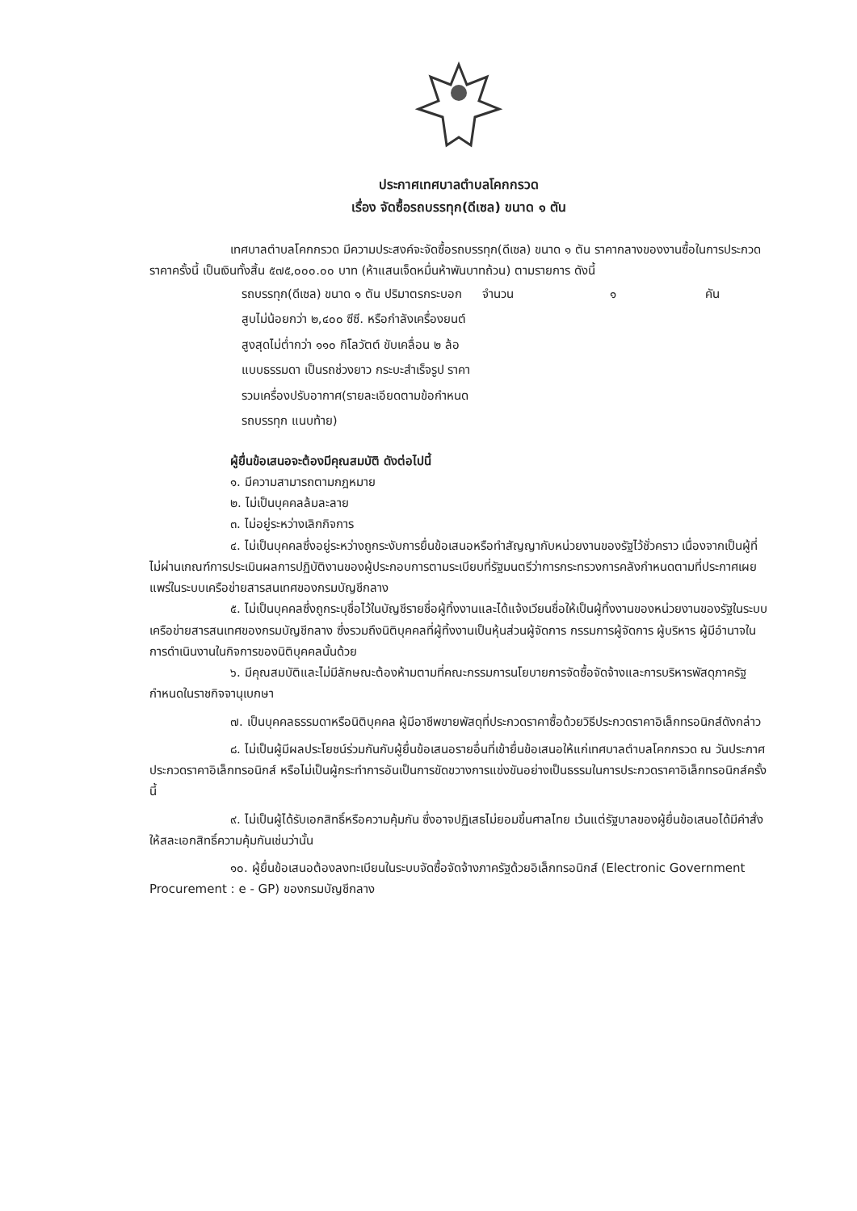ประกาศเทศบาลตำบลโคกกรวด
เรื่อง จัดซื้อรถบรรทุก(ดีเซล) ขนาด ๑ ตัน
เทศบาลตำบลโคกกรวด มีความประสงค์จะจัดซื้อรถบรรทุก(ดีเซล) ขนาด ๑ ตัน ราคากลางของงานซื้อในการประกวดราคาครั้งนี้ เป็นเงินทั้งสิ้น ๕๗๕,๐๐๐.๐๐ บาท (ห้าแสนเจ็ดหมื่นห้าพันบาทถ้วน) ตามรายการ ดังนี้
| รถบรรทุก(ดีเซล) ขนาด ๑ ตัน ปริมาตรกระบอกสูบไม่น้อยกว่า ๒,๔๐๐ ซีซี. หรือกำลังเครื่องยนต์สูงสุดไม่ต่ำกว่า ๑๑๐ กิโลวัตต์ ขับเคลื่อน ๒ ล้อ แบบธรรมดา เป็นรถช่วงยาว กระบะสำเร็จรูป ราคารวมเครื่องปรับอากาศ(รายละเอียดตามข้อกำหนดรถบรรทุก แนบท้าย) | จำนวน | ๑ | คัน |
ผู้ยื่นข้อเสนอจะต้องมีคุณสมบัติ ดังต่อไปนี้
๑. มีความสามารถตามกฎหมาย
๒. ไม่เป็นบุคคลล้มละลาย
๓. ไม่อยู่ระหว่างเลิกกิจการ
๔. ไม่เป็นบุคคลซึ่งอยู่ระหว่างถูกระงับการยื่นข้อเสนอหรือทำสัญญากับหน่วยงานของรัฐไว้ชั่วคราว เนื่องจากเป็นผู้ที่ไม่ผ่านเกณฑ์การประเมินผลการปฏิบัติงานของผู้ประกอบการตามระเบียบที่รัฐมนตรีว่าการกระทรวงการคลังกำหนดตามที่ประกาศเผยแพร่ในระบบเครือข่ายสารสนเทศของกรมบัญชีกลาง
๕. ไม่เป็นบุคคลซึ่งถูกระบุชื่อไว้ในบัญชีรายชื่อผู้ทิ้งงานและได้แจ้งเวียนชื่อให้เป็นผู้ทิ้งงานของหน่วยงานของรัฐในระบบเครือข่ายสารสนเทศของกรมบัญชีกลาง ซึ่งรวมถึงนิติบุคคลที่ผู้ทิ้งงานเป็นหุ้นส่วนผู้จัดการ กรรมการผู้จัดการ ผู้บริหาร ผู้มีอำนาจในการดำเนินงานในกิจการของนิติบุคคลนั้นด้วย
๖. มีคุณสมบัติและไม่มีลักษณะต้องห้ามตามที่คณะกรรมการนโยบายการจัดซื้อจัดจ้างและการบริหารพัสดุภาครัฐกำหนดในราชกิจจานุเบกษา
๗. เป็นบุคคลธรรมดาหรือนิติบุคคล ผู้มีอาชีพขายพัสดุที่ประกวดราคาซื้อด้วยวิธีประกวดราคาอิเล็กทรอนิกส์ดังกล่าว
๘. ไม่เป็นผู้มีผลประโยชน์ร่วมกันกับผู้ยื่นข้อเสนอรายอื่นที่เข้ายื่นข้อเสนอให้แก่เทศบาลตำบลโคกกรวด ณ วันประกาศประกวดราคาอิเล็กทรอนิกส์ หรือไม่เป็นผู้กระทำการอันเป็นการขัดขวางการแข่งขันอย่างเป็นธรรมในการประกวดราคาอิเล็กทรอนิกส์ครั้งนี้
๙. ไม่เป็นผู้ได้รับเอกสิทธิ์หรือความคุ้มกัน ซึ่งอาจปฏิเสธไม่ยอมขึ้นศาลไทย เว้นแต่รัฐบาลของผู้ยื่นข้อเสนอได้มีคำสั่งให้สละเอกสิทธิ์ความคุ้มกันเช่นว่านั้น
๑๐. ผู้ยื่นข้อเสนอต้องลงทะเบียนในระบบจัดซื้อจัดจ้างภาครัฐด้วยอิเล็กทรอนิกส์ (Electronic Government Procurement : e - GP) ของกรมบัญชีกลาง